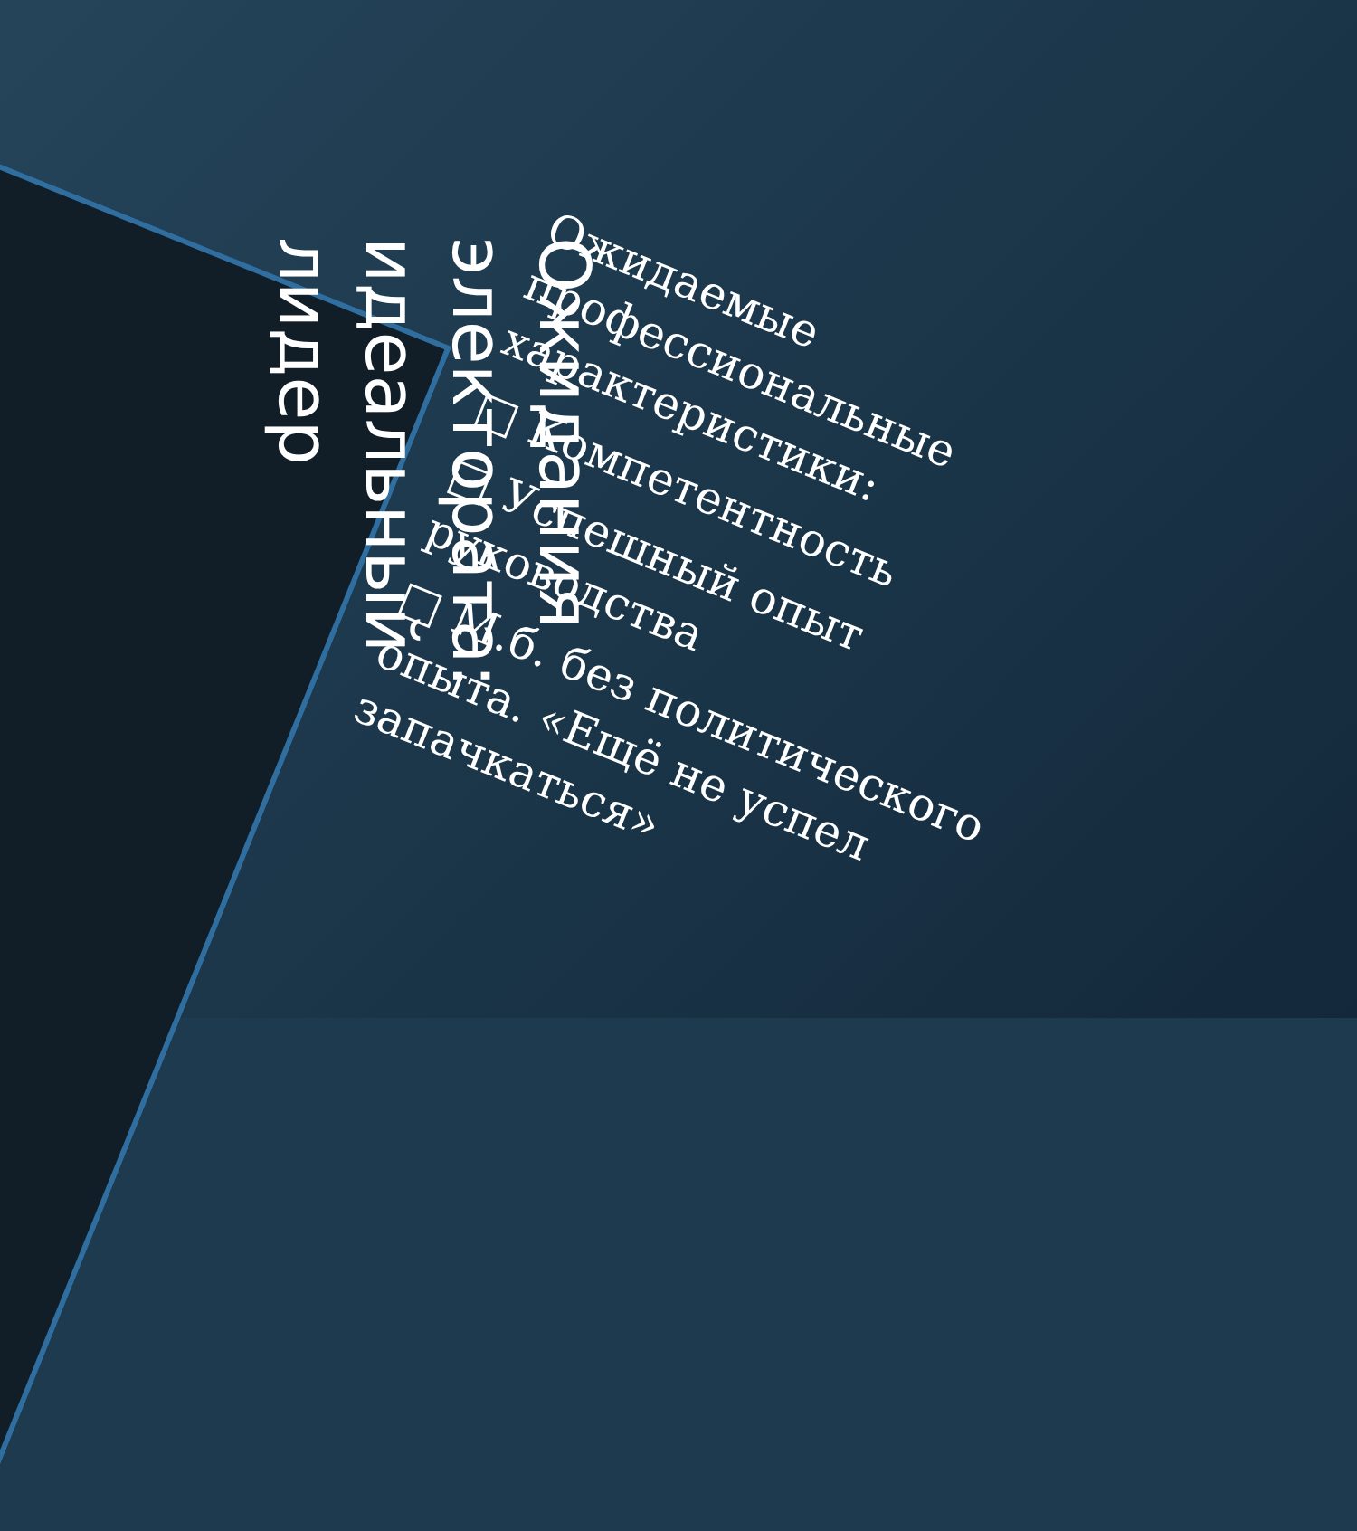Ожидания электората: идеальный лидер
Ожидаемые профессиональные характеристики:
□ Компетентность
□ Успешный опыт руководства
□ М.б. без политического опыта. «Ещё не успел запачкаться»